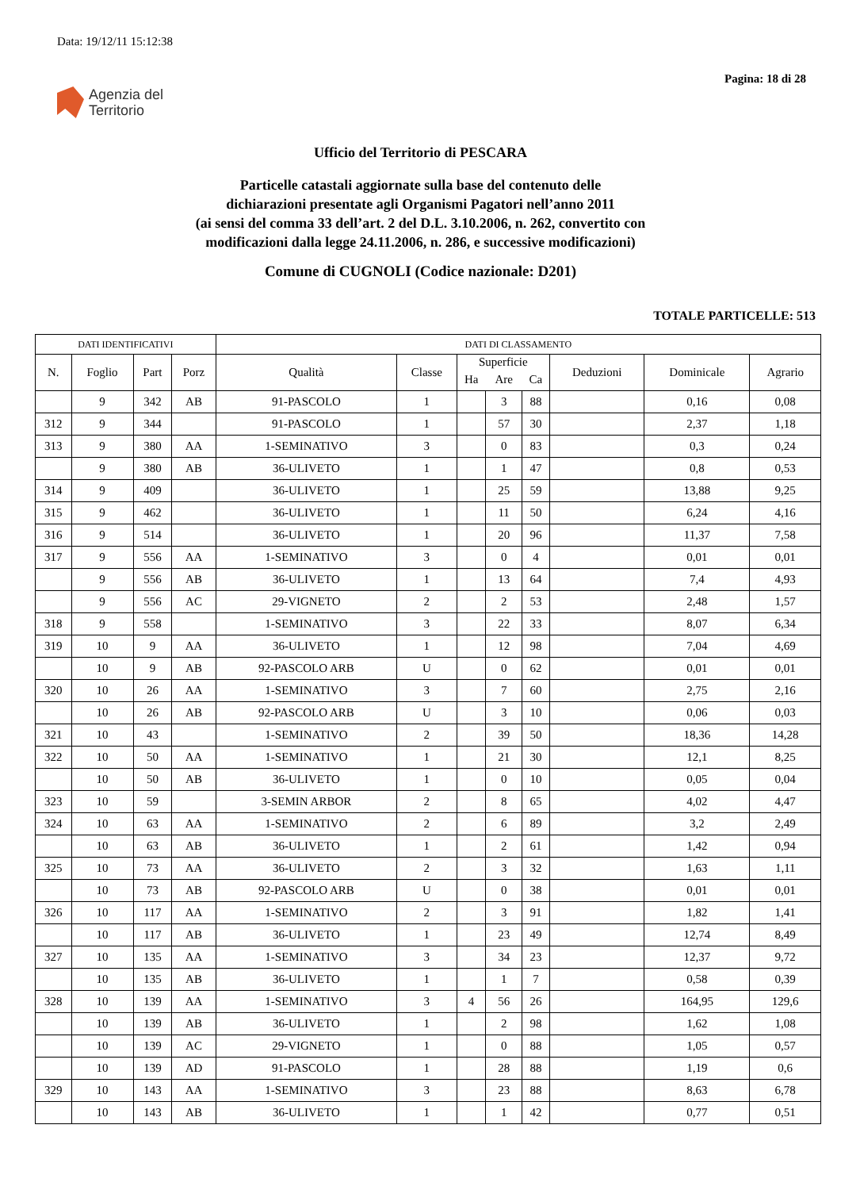Data: 19/12/11 15:12:38
Pagina: 18 di 28
Agenzia del
Territorio
Ufficio del Territorio di PESCARA
Particelle catastali aggiornate sulla base del contenuto delle
dichiarazioni presentate agli Organismi Pagatori nell’anno 2011
(ai sensi del comma 33 dell’art. 2 del D.L. 3.10.2006, n. 262, convertito con
modificazioni dalla legge 24.11.2006, n. 286, e successive modificazioni)
Comune di CUGNOLI (Codice nazionale: D201)
TOTALE PARTICELLE: 513
| DATI IDENTIFICATIVI | | | | DATI DI CLASSAMENTO | | | | | | | |
| --- | --- | --- | --- | --- | --- | --- | --- | --- | --- | --- | --- |
| N. | Foglio | Part | Porz | Qualità | Classe | Superficie | | | Deduzioni | Dominicale | Agrario |
| | | | | | | Ha | Are | Ca | | | |
| | 9 | 342 | AB | 91-PASCOLO | 1 | | 3 | 88 | | 0,16 | 0,08 |
| 312 | 9 | 344 | | 91-PASCOLO | 1 | | 57 | 30 | | 2,37 | 1,18 |
| 313 | 9 | 380 | AA | 1-SEMINATIVO | 3 | | 0 | 83 | | 0,3 | 0,24 |
| | 9 | 380 | AB | 36-ULIVETO | 1 | | 1 | 47 | | 0,8 | 0,53 |
| 314 | 9 | 409 | | 36-ULIVETO | 1 | | 25 | 59 | | 13,88 | 9,25 |
| 315 | 9 | 462 | | 36-ULIVETO | 1 | | 11 | 50 | | 6,24 | 4,16 |
| 316 | 9 | 514 | | 36-ULIVETO | 1 | | 20 | 96 | | 11,37 | 7,58 |
| 317 | 9 | 556 | AA | 1-SEMINATIVO | 3 | | 0 | 4 | | 0,01 | 0,01 |
| | 9 | 556 | AB | 36-ULIVETO | 1 | | 13 | 64 | | 7,4 | 4,93 |
| | 9 | 556 | AC | 29-VIGNETO | 2 | | 2 | 53 | | 2,48 | 1,57 |
| 318 | 9 | 558 | | 1-SEMINATIVO | 3 | | 22 | 33 | | 8,07 | 6,34 |
| 319 | 10 | 9 | AA | 36-ULIVETO | 1 | | 12 | 98 | | 7,04 | 4,69 |
| | 10 | 9 | AB | 92-PASCOLO ARB | U | | 0 | 62 | | 0,01 | 0,01 |
| 320 | 10 | 26 | AA | 1-SEMINATIVO | 3 | | 7 | 60 | | 2,75 | 2,16 |
| | 10 | 26 | AB | 92-PASCOLO ARB | U | | 3 | 10 | | 0,06 | 0,03 |
| 321 | 10 | 43 | | 1-SEMINATIVO | 2 | | 39 | 50 | | 18,36 | 14,28 |
| 322 | 10 | 50 | AA | 1-SEMINATIVO | 1 | | 21 | 30 | | 12,1 | 8,25 |
| | 10 | 50 | AB | 36-ULIVETO | 1 | | 0 | 10 | | 0,05 | 0,04 |
| 323 | 10 | 59 | | 3-SEMIN ARBOR | 2 | | 8 | 65 | | 4,02 | 4,47 |
| 324 | 10 | 63 | AA | 1-SEMINATIVO | 2 | | 6 | 89 | | 3,2 | 2,49 |
| | 10 | 63 | AB | 36-ULIVETO | 1 | | 2 | 61 | | 1,42 | 0,94 |
| 325 | 10 | 73 | AA | 36-ULIVETO | 2 | | 3 | 32 | | 1,63 | 1,11 |
| | 10 | 73 | AB | 92-PASCOLO ARB | U | | 0 | 38 | | 0,01 | 0,01 |
| 326 | 10 | 117 | AA | 1-SEMINATIVO | 2 | | 3 | 91 | | 1,82 | 1,41 |
| | 10 | 117 | AB | 36-ULIVETO | 1 | | 23 | 49 | | 12,74 | 8,49 |
| 327 | 10 | 135 | AA | 1-SEMINATIVO | 3 | | 34 | 23 | | 12,37 | 9,72 |
| | 10 | 135 | AB | 36-ULIVETO | 1 | | 1 | 7 | | 0,58 | 0,39 |
| 328 | 10 | 139 | AA | 1-SEMINATIVO | 3 | 4 | 56 | 26 | | 164,95 | 129,6 |
| | 10 | 139 | AB | 36-ULIVETO | 1 | | 2 | 98 | | 1,62 | 1,08 |
| | 10 | 139 | AC | 29-VIGNETO | 1 | | 0 | 88 | | 1,05 | 0,57 |
| | 10 | 139 | AD | 91-PASCOLO | 1 | | 28 | 88 | | 1,19 | 0,6 |
| 329 | 10 | 143 | AA | 1-SEMINATIVO | 3 | | 23 | 88 | | 8,63 | 6,78 |
| | 10 | 143 | AB | 36-ULIVETO | 1 | | 1 | 42 | | 0,77 | 0,51 |